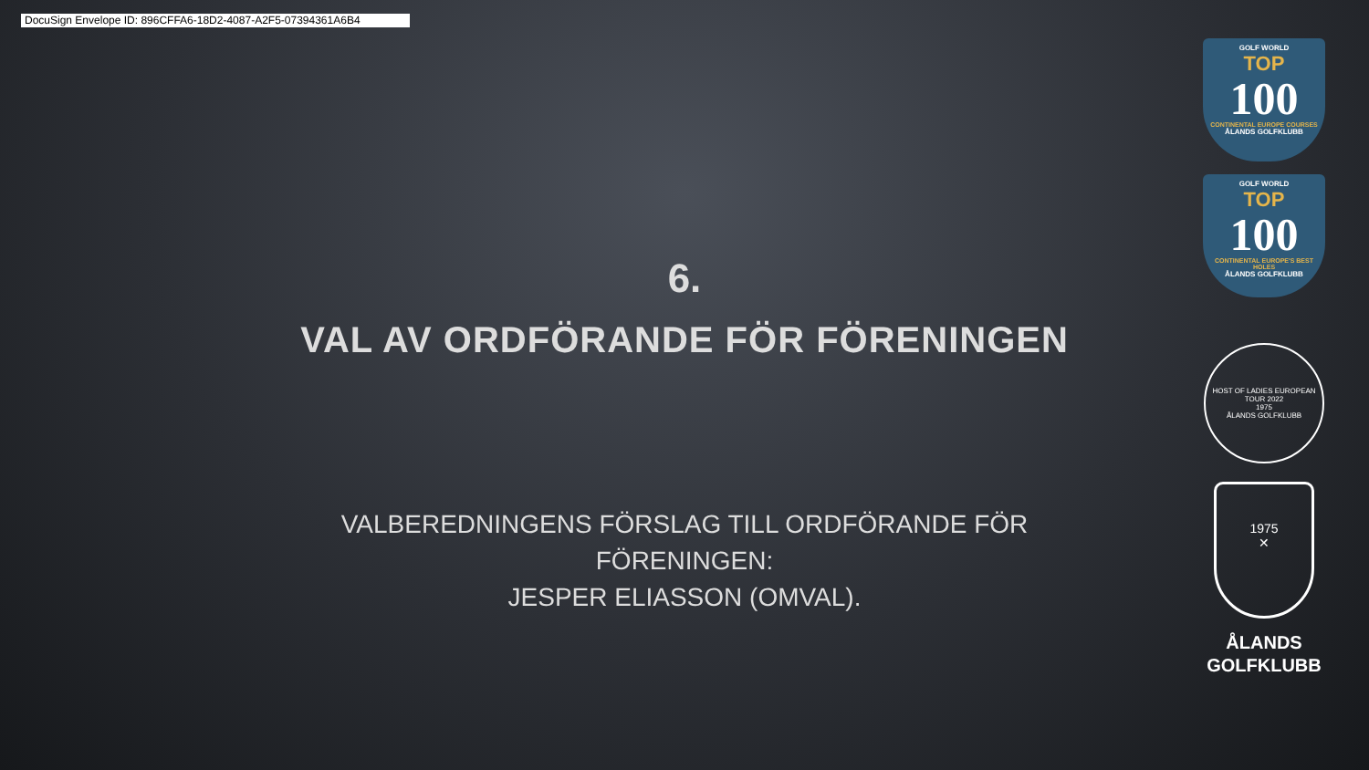DocuSign Envelope ID: 896CFFA6-18D2-4087-A2F5-07394361A6B4
6.
VAL AV ORDFÖRANDE FÖR FÖRENINGEN
VALBEREDNINGENS FÖRSLAG TILL ORDFÖRANDE FÖR FÖRENINGEN:
JESPER ELIASSON (OMVAL).
GOLF WORLD
TOP
100
CONTINENTAL EUROPE COURSES
ÅLANDS GOLFKLUBB
GOLF WORLD
TOP
100
CONTINENTAL EUROPE'S BEST HOLES
ÅLANDS GOLFKLUBB
HOST OF LADIES EUROPEAN TOUR 2022
1975
ÅLANDS GOLFKLUBB
1975
✕
ÅLANDS
GOLFKLUBB